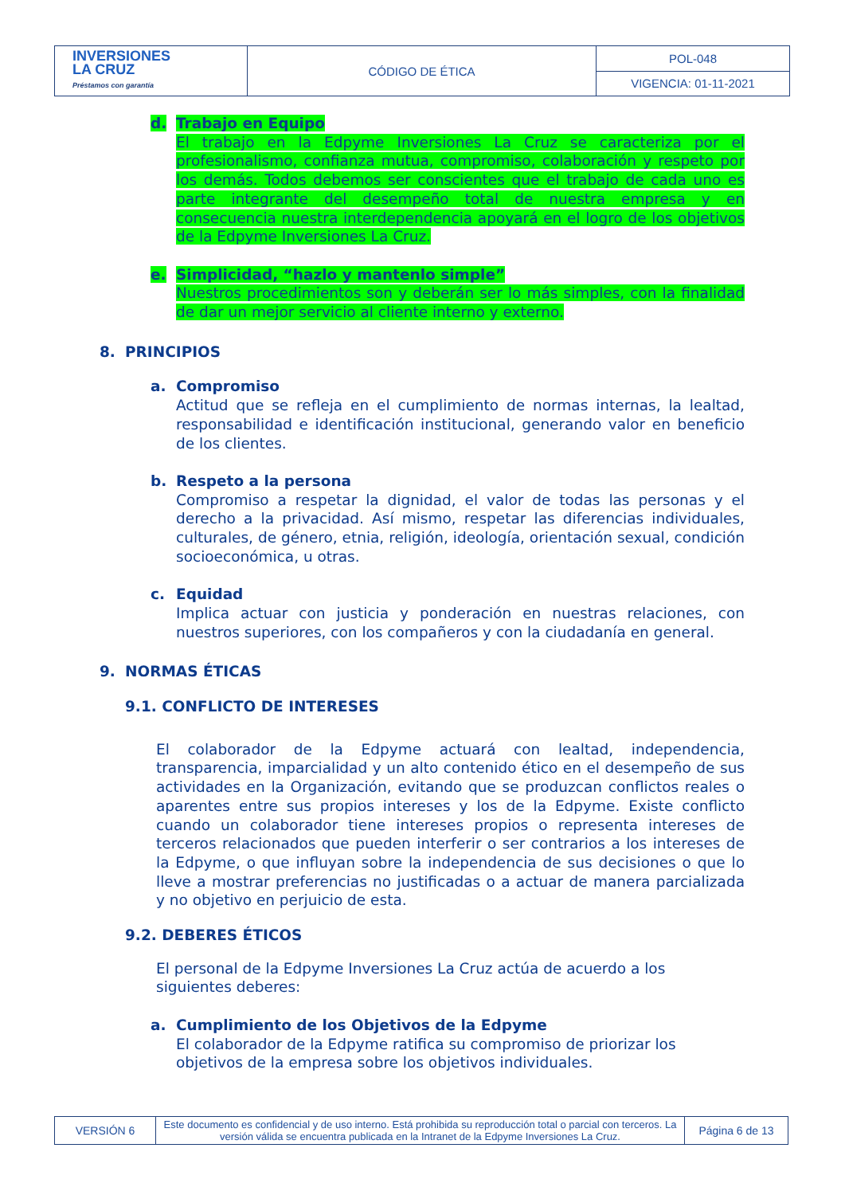| INVERSIONES LA CRUZ Préstamos con garantía | CÓDIGO DE ÉTICA | POL-048 |
| | | VIGENCIA: 01-11-2021 |
d. Trabajo en Equipo
El trabajo en la Edpyme Inversiones La Cruz se caracteriza por el profesionalismo, confianza mutua, compromiso, colaboración y respeto por los demás. Todos debemos ser conscientes que el trabajo de cada uno es parte integrante del desempeño total de nuestra empresa y en consecuencia nuestra interdependencia apoyará en el logro de los objetivos de la Edpyme Inversiones La Cruz.
e. Simplicidad, “hazlo y mantenlo simple”
Nuestros procedimientos son y deberán ser lo más simples, con la finalidad de dar un mejor servicio al cliente interno y externo.
8. PRINCIPIOS
a. Compromiso
Actitud que se refleja en el cumplimiento de normas internas, la lealtad, responsabilidad e identificación institucional, generando valor en beneficio de los clientes.
b. Respeto a la persona
Compromiso a respetar la dignidad, el valor de todas las personas y el derecho a la privacidad. Así mismo, respetar las diferencias individuales, culturales, de género, etnia, religión, ideología, orientación sexual, condición socioeconómica, u otras.
c. Equidad
Implica actuar con justicia y ponderación en nuestras relaciones, con nuestros superiores, con los compañeros y con la ciudadanía en general.
9. NORMAS ÉTICAS
9.1. CONFLICTO DE INTERESES
El colaborador de la Edpyme actuará con lealtad, independencia, transparencia, imparcialidad y un alto contenido ético en el desempeño de sus actividades en la Organización, evitando que se produzcan conflictos reales o aparentes entre sus propios intereses y los de la Edpyme. Existe conflicto cuando un colaborador tiene intereses propios o representa intereses de terceros relacionados que pueden interferir o ser contrarios a los intereses de la Edpyme, o que influyan sobre la independencia de sus decisiones o que lo lleve a mostrar preferencias no justificadas o a actuar de manera parcializada y no objetivo en perjuicio de esta.
9.2. DEBERES ÉTICOS
El personal de la Edpyme Inversiones La Cruz actúa de acuerdo a los siguientes deberes:
a. Cumplimiento de los Objetivos de la Edpyme
El colaborador de la Edpyme ratifica su compromiso de priorizar los objetivos de la empresa sobre los objetivos individuales.
| VERSIÓN 6 | Este documento es confidencial y de uso interno. Está prohibida su reproducción total o parcial con terceros. La versión válida se encuentra publicada en la Intranet de la Edpyme Inversiones La Cruz. | Página 6 de 13 |